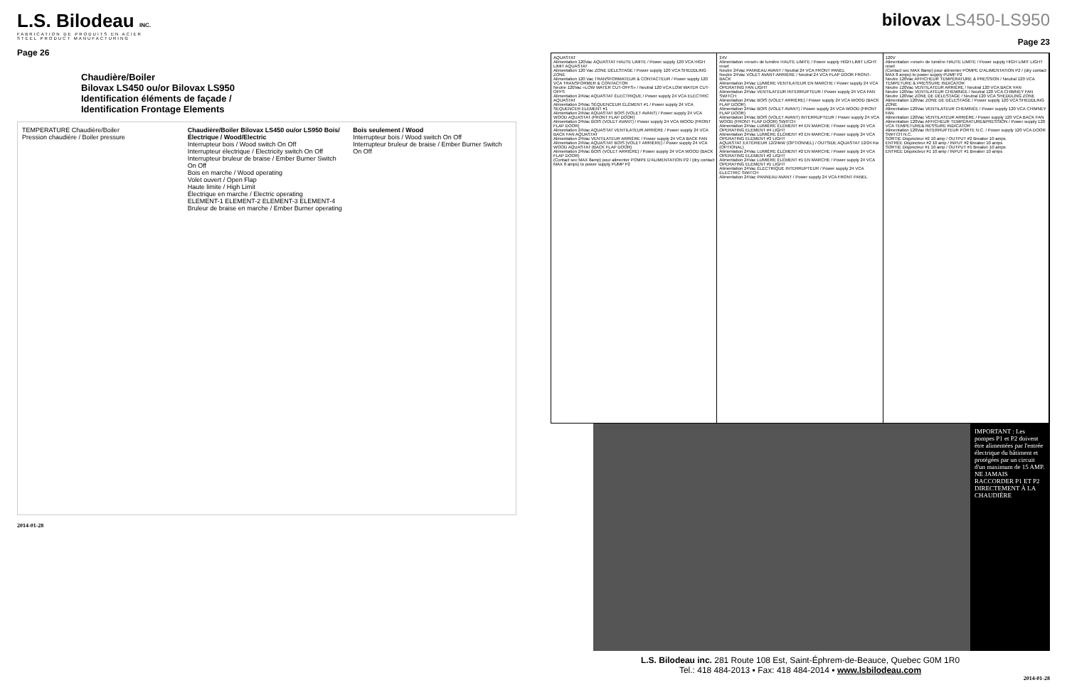L.S. Bilodeau INC.
FABRICATION DE PRODUITS EN ACIER
STEEL PRODUCT MANUFACTURING
Page 26
Chaudière/Boiler
Bilovax LS450 ou/or Bilovax LS950
Identification éléments de façade /
Identification Frontage Elements
TEMPERATURE Chaudière/Boiler
Pression chaudière / Boiler pressure
Chaudière/Boiler Bilovax LS450 ou/or LS950 Bois/Électrique / Wood/Electric
Interrupteur bois / Wood switch On Off
Interrupteur électrique / Electricity switch On Off
Interrupteur bruleur de braise / Ember Burner Switch On Off
Bois en marche / Wood operating
Volet ouvert / Open Flap
Haute limite / High Limit
Électrique en marche / Electric operating
ELEMENT-1 ELEMENT-2 ELEMENT-3 ELEMENT-4
Bruleur de braise en marche / Ember Burner operating
Bois seulement / Wood
Interrupteur bois / Wood switch On Off
Interrupteur bruleur de braise / Ember Burner Switch On Off
2014-01-28
bilovax LS450-LS950
Page 23
AQUASTAT
Alimentation 120Vac AQUASTAT HAUTE LIMITE / Power supply 120 VCA HIGH LIMIT AQUASTAT
Alimentation 120 Vac ZONE DÉLESTAGE / Power supply 120 VCA SHEDDLING ZONE
Alimentation 120 Vac TRANSFORMATEUR & CONTACTEUR / Power supply 120 VCA TRANSFORMER & CONTACTOR
Neutre 120Vac «LOW WATER CUT-OFFS» / Neutral 120 VCA LOW WATER CUT-OFFS
Alimentation 24Vac AQUASTAT ÉLECTRIQUE / Power supply 24 VCA ELECTRIC AQUASTAT
Alimentation 24Vac SÉQUENCEUR ÉLÉMENT #1 / Power supply 24 VCA SEQUENCER ELEMENT #1
Alimentation 24Vac AQUASTAT BOIS (VOLET AVANT) / Power supply 24 VCA WOOD AQUASTAT (FRONT FLAP DOOR)
Alimentation 24Vac BOIS (VOLET AVANT) / Power supply 24 VCA WOOD (FRONT FLAP DOOR)
Alimentation 24Vac AQUASTAT VENTILATEUR ARRIÈRE / Power supply 24 VCA BACK FAN AQUASTAT
Alimentation 24Vac VENTILATEUR ARRIÈRE / Power supply 24 VCA BACK FAN
Alimentation 24Vac AQUASTAT BOIS (VOLET ARRIÈRE) / Power supply 24 VCA WOOD AQUASTAT (BACK FLAP DOOR)
Alimentation 24Vac BOIS (VOLET ARRIÈRE) / Power supply 24 VCA WOOD (BACK FLAP DOOR)
(Contact sec MAX 8amp) pour alimenter POMPE D'ALIMENTATION P2 / (dry contact MAX 8 amps) to power supply PUMP P2
24V
Alimentation «reset» de lumière HAUTE LIMITE / Power supply HIGH LIMIT LIGHT reset
Neutre 24Vac PANNEAU AVANT / Neutral 24 VCA FRONT PANEL
Neutre 24Vac VOLET AVANT-ARRIÈRE / Neutral 24 VCA FLAP DOOR FRONT-BACK
Alimentation 24Vac LUMIÈRE VENTILATEUR EN MARCHE / Power supply 24 VCA OPERATING FAN LIGHT
Alimentation 24Vac VENTILATEUR INTERRUPTEUR / Power supply 24 VCA FAN SWITCH
Alimentation 24Vac BOIS (VOLET ARRIÈRE) / Power supply 24 VCA WOOD (BACK FLAP DOOR)
Alimentation 24Vac BOIS (VOLET AVANT) / Power supply 24 VCA WOOD (FRONT FLAP DOOR)
Alimentation 24Vac BOIS (VOLET AVANT) INTERRUPTEUR / Power supply 24 VCA WOOD (FRONT FLAP DOOR) SWITCH
Alimentation 24Vac LUMIÈRE ÉLÉMENT #4 EN MARCHE / Power supply 24 VCA OPERATING ELEMENT #4 LIGHT
Alimentation 24Vac LUMIÈRE ÉLÉMENT #3 EN MARCHE / Power supply 24 VCA OPERATING ELEMENT #3 LIGHT
AQUASTAT EXTÉRIEUR 12/24kW (OPTIONNEL) / OUTSIDE AQUASTAT 12/24 Kw (OPTIONAL)
Alimentation 24Vac LUMIÈRE ÉLÉMENT #2 EN MARCHE / Power supply 24 VCA OPERATING ELEMENT #2 LIGHT
Alimentation 24Vac LUMIÈRE ÉLÉMENT #1 EN MARCHE / Power supply 24 VCA OPERATING ELEMENT #1 LIGHT
Alimentation 24Vac ÉLECTRIQUE INTERRUPTEUR / Power supply 24 VCA ELECTRIC SWITCH
Alimentation 24Vac PANNEAU AVANT / Power supply 24 VCA FRONT PANEL
120V
Alimentation «reset» de lumière HAUTE LIMITE / Power supply HIGH LIMIT LIGHT reset
(Contact sec MAX 8amp) pour alimenter POMPE D'ALIMENTATION P2 / (dry contact MAX 8 amps) to power supply PUMP P2
Neutre 120Vac AFFICHEUR TEMPÉRATURE & PRESSION / Neutral 120 VCA TEMPETURE & PRESSURE INDICATOR
Neutre 120Vac VENTILATEUR ARRIÈRE / Neutral 120 VCA BACK FAN
Neutre 120Vac VENTILATEUR CHEMINÉE / Neutral 120 VCA CHIMNEY FAN
Neutre 120Vac ZONE DE DÉLESTAGE / Neutral 120 VCA SHEDDLING ZONE
Alimentation 120Vac ZONE DE DÉLESTAGE / Power supply 120 VCA SHEDDLING ZONE
Alimentation 120Vac VENTILATEUR CHEMINÉE / Power supply 120 VCA CHIMNEY FAN
Alimentation 120Vac VENTILATEUR ARRIÈRE / Power supply 120 VCA BACK FAN
Alimentation 120Vac AFFICHEUR TEMPÉRATURE&PRESSION / Power supply 120 VCA TEMPETURE& RESSURE INDICATOR
Alimentation 120Vac INTERRUPTEUR PORTE N.C. / Power supply 120 VCA DOOR SWITCH N.C.
SORTIE Disjoncteur #2 10 amp / OUTPUT #2 Breaker 10 amps
ENTRÉE Disjoncteur #2 10 amp / INPUT #2 Breaker 10 amps
SORTIE Disjoncteur #1 10 amp / OUTPUT #1 Breaker 10 amps
ENTRÉE Disjoncteur #1 10 amp / INPUT #1 Breaker 10 amps
IMPORTANT : Les pompes P1 et P2 doivent être alimentées par l'entrée électrique du bâtiment et protégées par un circuit d'un maximum de 15 AMP. NE JAMAIS RACCORDER P1 ET P2 DIRECTEMENT À LA CHAUDIÈRE
L.S. Bilodeau inc. 281 Route 108 Est, Saint-Éphrem-de-Beauce, Quebec G0M 1R0
Tel.: 418 484-2013 ▪ Fax: 418 484-2014 ▪ www.lsbilodeau.com
2014-01-28